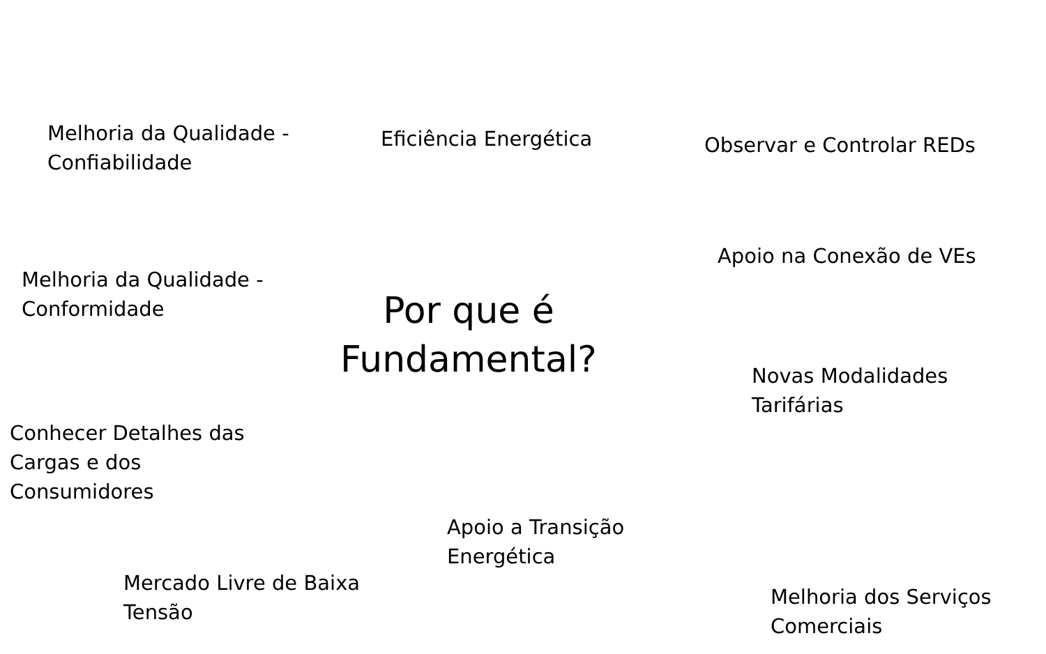Melhoria da Qualidade -
Confiabilidade
Eficiência Energética
Observar e Controlar REDs
Apoio na Conexão de VEs
Melhoria da Qualidade -
Conformidade
Por que é
Fundamental?
Novas Modalidades
Tarifárias
Conhecer Detalhes das
Cargas e dos
Consumidores
Apoio a Transição
Energética
Mercado Livre de Baixa
Tensão
Melhoria dos Serviços
Comerciais